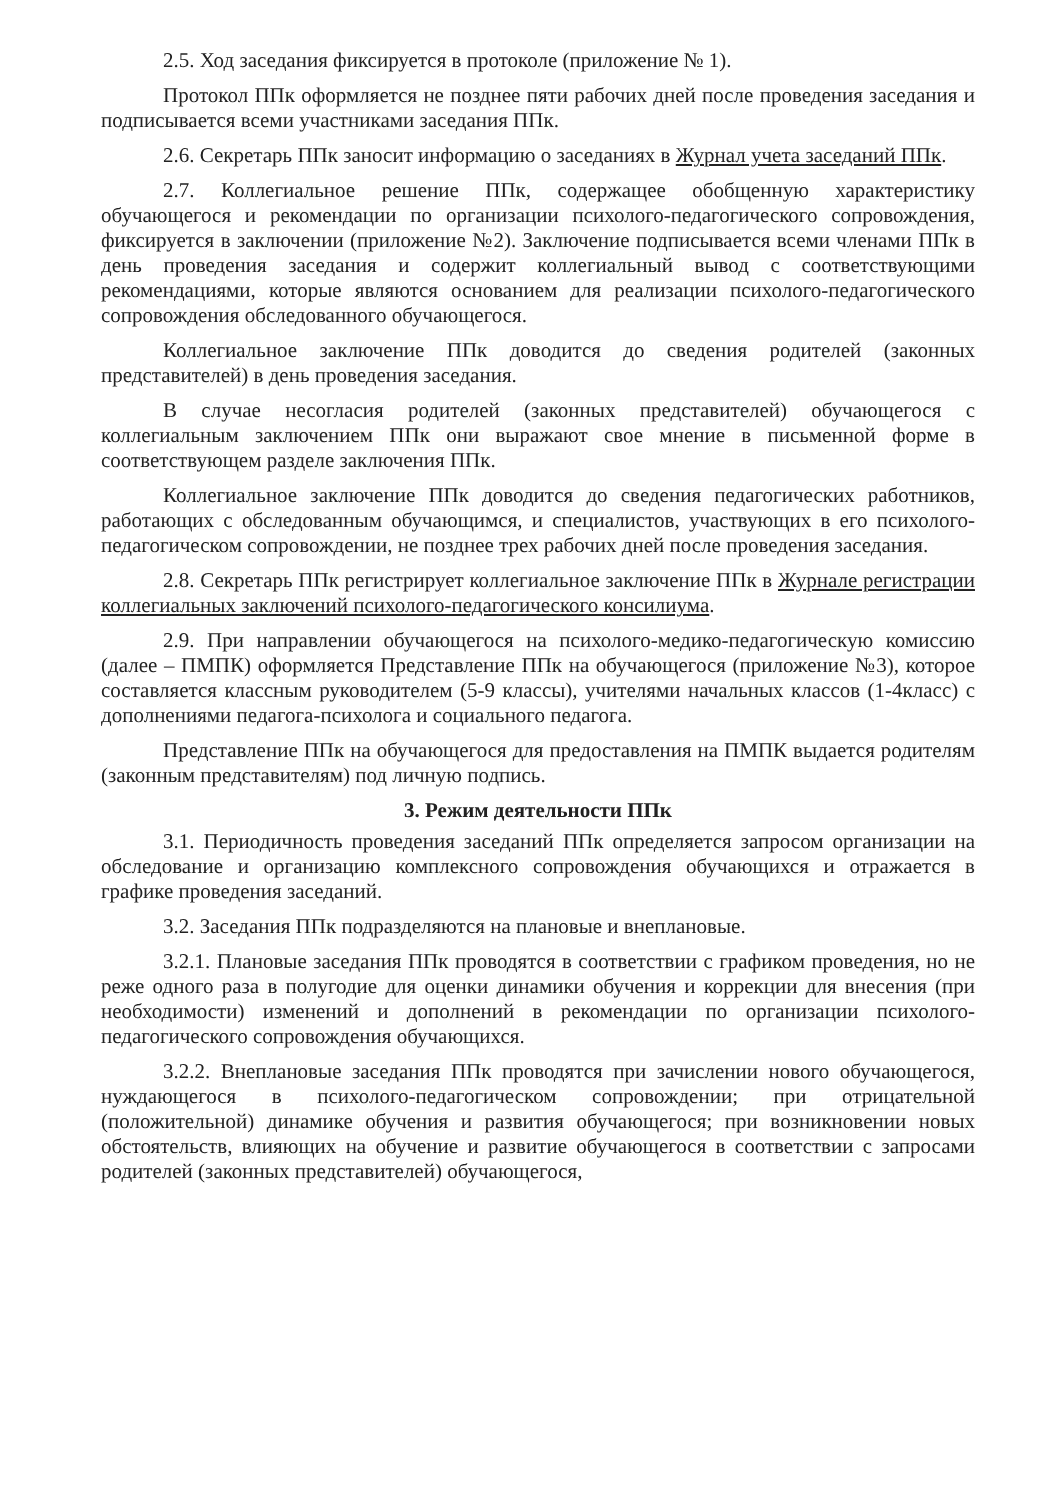2.5. Ход заседания фиксируется в протоколе (приложение № 1).
Протокол ППк оформляется не позднее пяти рабочих дней после проведения заседания и подписывается всеми участниками заседания ППк.
2.6. Секретарь ППк заносит информацию о заседаниях в Журнал учета заседаний ППк.
2.7. Коллегиальное решение ППк, содержащее обобщенную характеристику обучающегося и рекомендации по организации психолого-педагогического сопровождения, фиксируется в заключении (приложение №2). Заключение подписывается всеми членами ППк в день проведения заседания и содержит коллегиальный вывод с соответствующими рекомендациями, которые являются основанием для реализации психолого-педагогического сопровождения обследованного обучающегося.
Коллегиальное заключение ППк доводится до сведения родителей (законных представителей) в день проведения заседания.
В случае несогласия родителей (законных представителей) обучающегося с коллегиальным заключением ППк они выражают свое мнение в письменной форме в соответствующем разделе заключения ППк.
Коллегиальное заключение ППк доводится до сведения педагогических работников, работающих с обследованным обучающимся, и специалистов, участвующих в его психолого-педагогическом сопровождении, не позднее трех рабочих дней после проведения заседания.
2.8. Секретарь ППк регистрирует коллегиальное заключение ППк в Журнале регистрации коллегиальных заключений психолого-педагогического консилиума.
2.9. При направлении обучающегося на психолого-медико-педагогическую комиссию (далее – ПМПК) оформляется Представление ППк на обучающегося (приложение №3), которое составляется классным руководителем (5-9 классы), учителями начальных классов (1-4класс) с дополнениями педагога-психолога и социального педагога.
Представление ППк на обучающегося для предоставления на ПМПК выдается родителям (законным представителям) под личную подпись.
3. Режим деятельности ППк
3.1. Периодичность проведения заседаний ППк определяется запросом организации на обследование и организацию комплексного сопровождения обучающихся и отражается в графике проведения заседаний.
3.2. Заседания ППк подразделяются на плановые и внеплановые.
3.2.1. Плановые заседания ППк проводятся в соответствии с графиком проведения, но не реже одного раза в полугодие для оценки динамики обучения и коррекции для внесения (при необходимости) изменений и дополнений в рекомендации по организации психолого-педагогического сопровождения обучающихся.
3.2.2. Внеплановые заседания ППк проводятся при зачислении нового обучающегося, нуждающегося в психолого-педагогическом сопровождении; при отрицательной (положительной) динамике обучения и развития обучающегося; при возникновении новых обстоятельств, влияющих на обучение и развитие обучающегося в соответствии с запросами родителей (законных представителей) обучающегося,